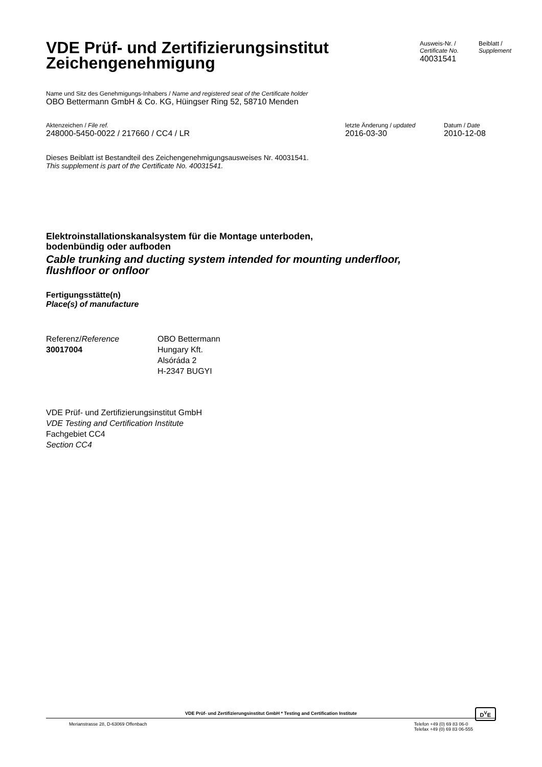VDE Prüf- und Zertifizierungsinstitut
Zeichengenehmigung
Ausweis-Nr. /
Certificate No.
40031541
Beiblatt /
Supplement
Name und Sitz des Genehmigungs-Inhabers / Name and registered seat of the Certificate holder
OBO Bettermann GmbH & Co. KG, Hüingser Ring 52, 58710 Menden
Aktenzeichen / File ref.
248000-5450-0022 / 217660 / CC4 / LR
letzte Änderung / updated
2016-03-30
Datum / Date
2010-12-08
Dieses Beiblatt ist Bestandteil des Zeichengenehmigungsausweises Nr. 40031541.
This supplement is part of the Certificate No. 40031541.
Elektroinstallationskanalsystem für die Montage unterboden,
bodenbündig oder aufboden
Cable trunking and ducting system intended for mounting underfloor,
flushfloor or onfloor
Fertigungsstätte(n)
Place(s) of manufacture
Referenz/Reference
30017004
OBO Bettermann
Hungary Kft.
Alsóráda 2
H-2347 BUGYI
VDE Prüf- und Zertifizierungsinstitut GmbH
VDE Testing and Certification Institute
Fachgebiet CC4
Section CC4
VDE Prüf- und Zertifizierungsinstitut GmbH * Testing and Certification Institute
D<sup>V</sup>E
Merianstrasse 28, D-63069 Offenbach Telefon +49 (0) 69 83 06-0
Telefax +49 (0) 69 83 06-555